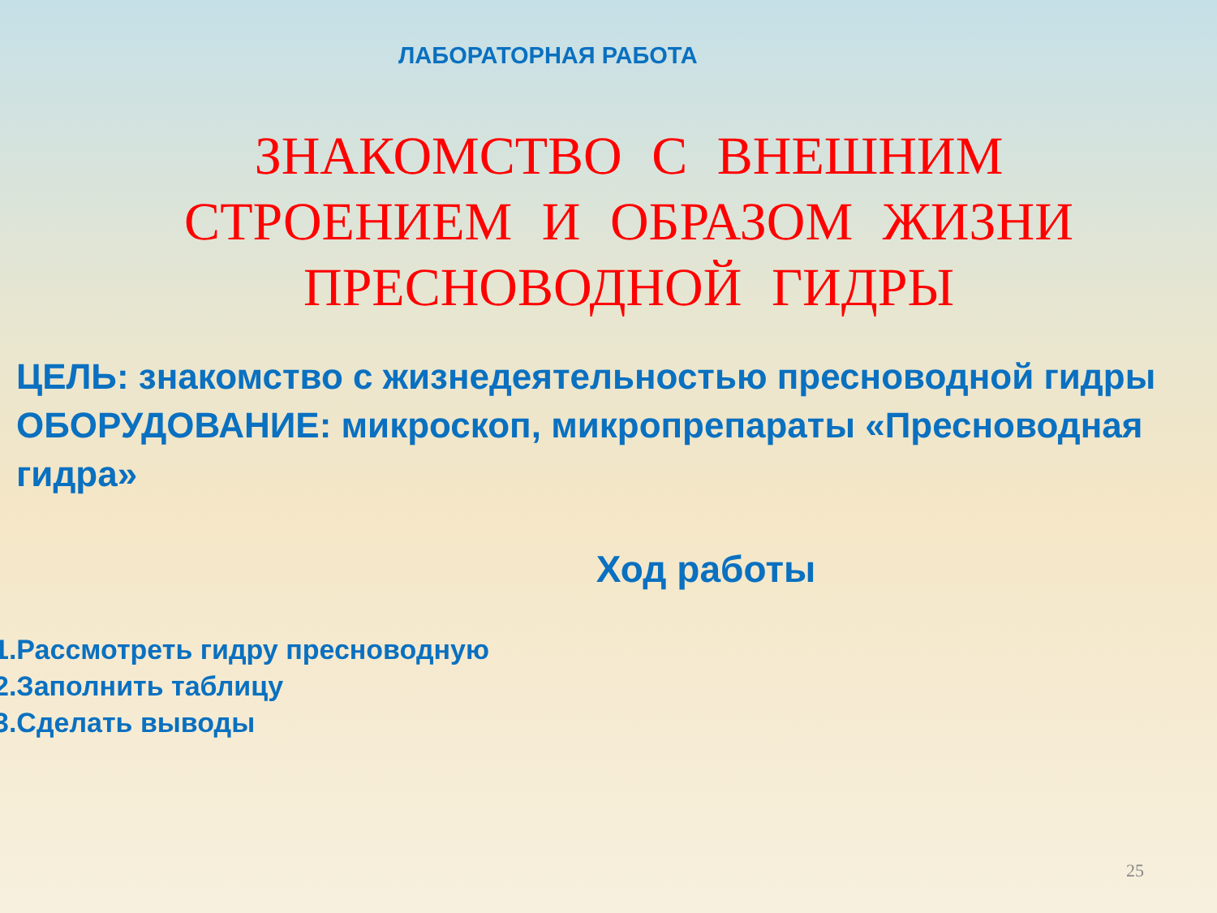ЛАБОРАТОРНАЯ РАБОТА
ЗНАКОМСТВО С ВНЕШНИМ СТРОЕНИЕМ И ОБРАЗОМ ЖИЗНИ ПРЕСНОВОДНОЙ ГИДРЫ
ЦЕЛЬ: знакомство с жизнедеятельностью пресноводной гидры
ОБОРУДОВАНИЕ: микроскоп, микропрепараты «Пресноводная гидра»
Ход работы
1.Рассмотреть гидру пресноводную
2.Заполнить таблицу
3.Сделать выводы
25